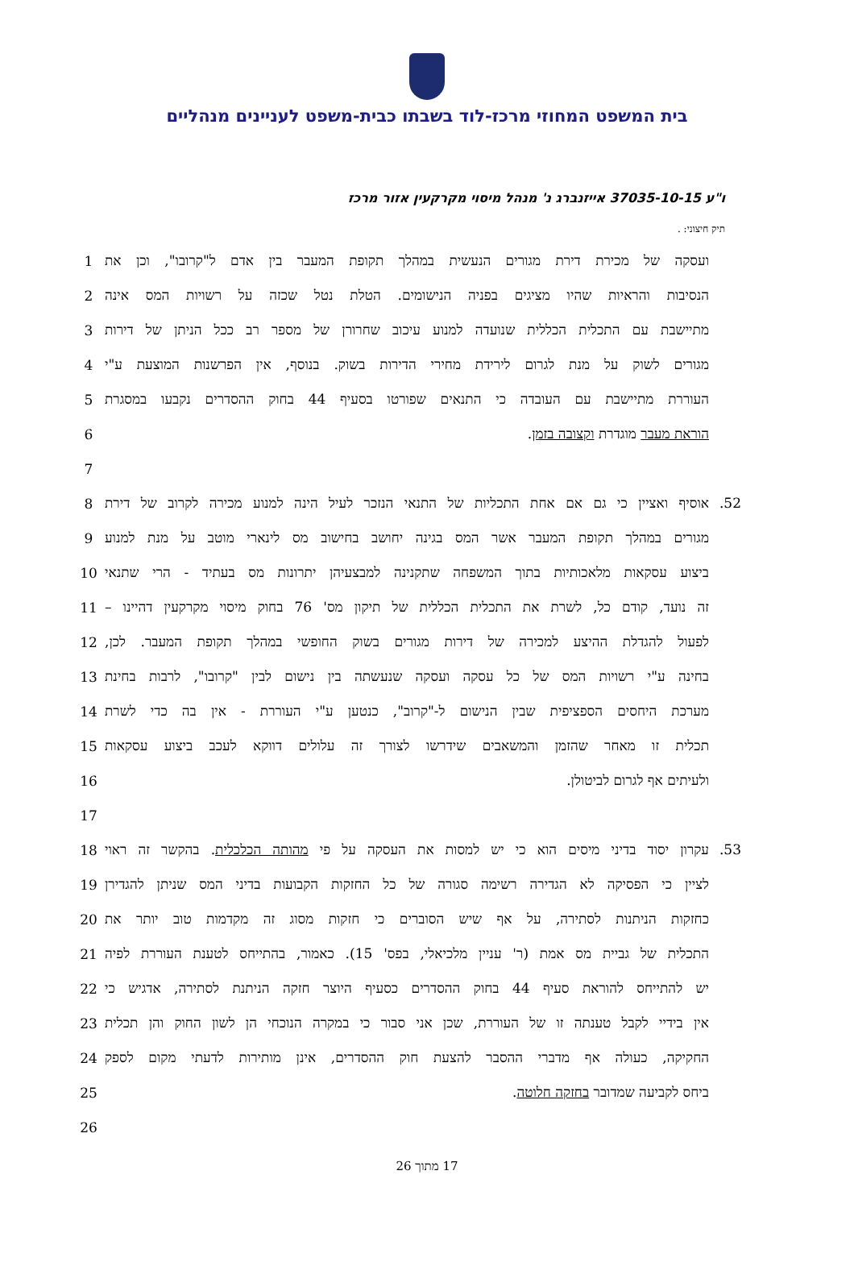בית המשפט המחוזי מרכז-לוד בשבתו כבית-משפט לעניינים מנהליים
ו"ע 37035-10-15 אייזנברג נ' מנהל מיסוי מקרקעין אזור מרכז
תיק חיצוני: .
| 1 | ועסקה של מכירת דירת מגורים הנעשית במהלך תקופת המעבר בין אדם ל"קרובו", וכן את |
| 2 | הנסיבות והראיות שהיו מציגים בפניה הנישומים. הטלת נטל שכזה על רשויות המס אינה |
| 3 | מתיישבת עם התכלית הכללית שנועדה למנוע עיכוב שחרורן של מספר רב ככל הניתן של דירות |
| 4 | מגורים לשוק על מנת לגרום לירידת מחירי הדירות בשוק. בנוסף, אין הפרשנות המוצעת ע"י |
| 5 | העוררת מתיישבת עם העובדה כי התנאים שפורטו בסעיף 44 בחוק ההסדרים נקבעו במסגרת |
| 6 | הוראת מעבר מוגדרת וקצובה בזמן . |
| 7 | |
| 8 | 52. אוסיף ואציין כי גם אם אחת התכליות של התנאי הנזכר לעיל הינה למנוע מכירה לקרוב של דירת |
| 9 | מגורים במהלך תקופת המעבר אשר המס בגינה יחושב בחישוב מס לינארי מוטב על מנת למנוע |
| 10 | ביצוע עסקאות מלאכותיות בתוך המשפחה שתקנינה למבצעיהן יתרונות מס בעתיד - הרי שתנאי |
| 11 | זה נועד, קודם כל, לשרת את התכלית הכללית של תיקון מס' 76 בחוק מיסוי מקרקעין דהיינו – |
| 12 | לפעול להגדלת ההיצע למכירה של דירות מגורים בשוק החופשי במהלך תקופת המעבר. לכן, |
| 13 | בחינה ע"י רשויות המס של כל עסקה ועסקה שנעשתה בין נישום לבין "קרובו", לרבות בחינת |
| 14 | מערכת היחסים הספציפית שבין הנישום ל-"קרוב", כנטען ע"י העוררת - אין בה כדי לשרת |
| 15 | תכלית זו מאחר שהזמן והמשאבים שידרשו לצורך זה עלולים דווקא לעכב ביצוע עסקאות |
| 16 | ולעיתים אף לגרום לביטולן. |
| 17 | |
| 18 | 53. עקרון יסוד בדיני מיסים הוא כי יש למסות את העסקה על פי מהותה הכלכלית . בהקשר זה ראוי |
| 19 | לציין כי הפסיקה לא הגדירה רשימה סגורה של כל החזקות הקבועות בדיני המס שניתן להגדירן |
| 20 | כחזקות הניתנות לסתירה, על אף שיש הסוברים כי חזקות מסוג זה מקדמות טוב יותר את |
| 21 | התכלית של גביית מס אמת (ר' עניין מלכיאלי, בפס' 15). כאמור, בהתייחס לטענת העוררת לפיה |
| 22 | יש להתייחס להוראת סעיף 44 בחוק ההסדרים כסעיף היוצר חזקה הניתנת לסתירה, אדגיש כי |
| 23 | אין בידיי לקבל טענתה זו של העוררת, שכן אני סבור כי במקרה הנוכחי הן לשון החוק והן תכלית |
| 24 | החקיקה, כעולה אף מדברי ההסבר להצעת חוק ההסדרים, אינן מותירות לדעתי מקום לספק |
| 25 | ביחס לקביעה שמדובר בחזקה חלוטה . |
| 26 | |
17 מתוך 26